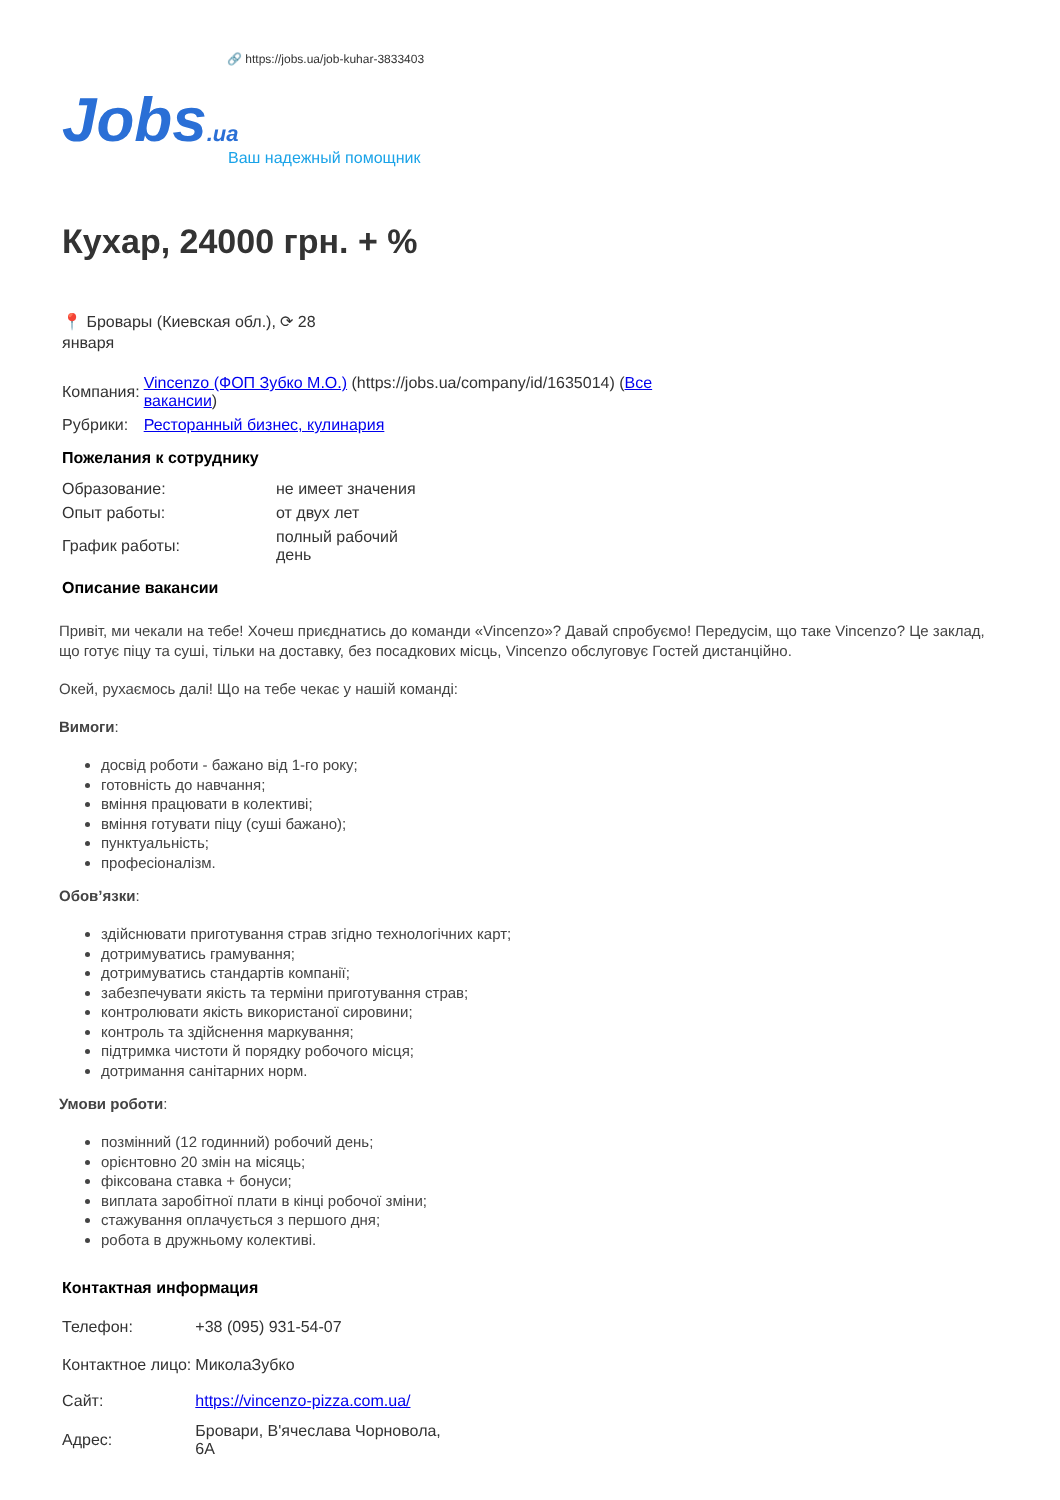🔗 https://jobs.ua/job-kuhar-3833403
Jobs.ua
Ваш надежный помощник
Кухар, 24000 грн. + %
📍 Бровары (Киевская обл.), ⟳ 28 января
| Компания: | Vincenzo (ФОП Зубко М.О.) (https://jobs.ua/company/id/1635014) ( Все вакансии ) |
| Рубрики: | Ресторанный бизнес, кулинария |
Пожелания к сотруднику
| Образование: | не имеет значения |
| Опыт работы: | от двух лет |
| График работы: | полный рабочий день |
Описание вакансии
Привіт, ми чекали на тебе! Хочеш приєднатись до команди «Vincenzo»? Давай спробуємо! Передусім, що таке Vincenzo? Це заклад, що готує піцу та суші, тільки на доставку, без посадкових місць, Vincenzo обслуговує Гостей дистанційно.
Окей, рухаємось далі! Що на тебе чекає у нашій команді:
Вимоги:
досвід роботи - бажано від 1-го року;
готовність до навчання;
вміння працювати в колективі;
вміння готувати піцу (суші бажано);
пунктуальність;
професіоналізм.
Обов’язки:
здійснювати приготування страв згідно технологічних карт;
дотримуватись грамування;
дотримуватись стандартів компанії;
забезпечувати якість та терміни приготування страв;
контролювати якість використаної сировини;
контроль та здійснення маркування;
підтримка чистоти й порядку робочого місця;
дотримання санітарних норм.
Умови роботи:
позмінний (12 годинний) робочий день;
орієнтовно 20 змін на місяць;
фіксована ставка + бонуси;
виплата заробітної плати в кінці робочої зміни;
стажування оплачується з першого дня;
робота в дружньому колективі.
Контактная информация
| Телефон: | +38 (095) 931-54-07 |
| Контактное лицо: | МиколаЗубко |
| Сайт: | https://vincenzo-pizza.com.ua/ |
| Адрес: | Бровари, В'ячеслава Чорновола, 6А |